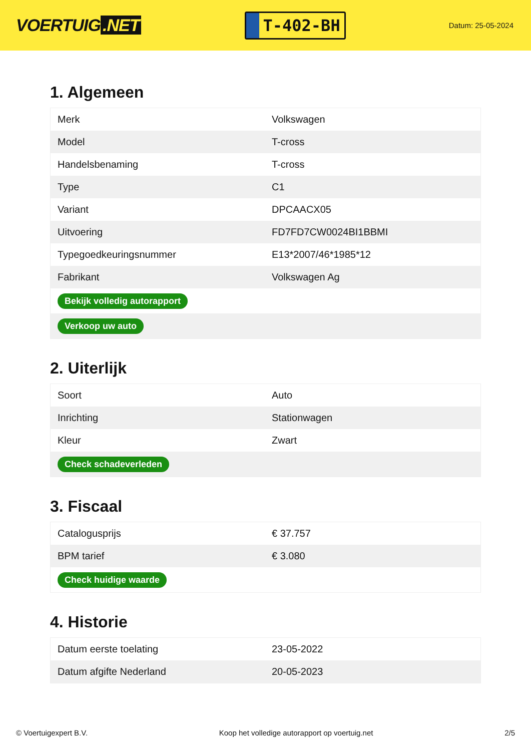VOERTUIG.NET
T-402-BH
Datum: 25-05-2024
1. Algemeen
| Merk | Volkswagen |
| Model | T-cross |
| Handelsbenaming | T-cross |
| Type | C1 |
| Variant | DPCAACX05 |
| Uitvoering | FD7FD7CW0024BI1BBMI |
| Typegoedkeuringsnummer | E13*2007/46*1985*12 |
| Fabrikant | Volkswagen Ag |
| Bekijk volledig autorapport | |
| Verkoop uw auto | |
2. Uiterlijk
| Soort | Auto |
| Inrichting | Stationwagen |
| Kleur | Zwart |
| Check schadeverleden | |
3. Fiscaal
| Catalogusprijs | € 37.757 |
| BPM tarief | € 3.080 |
| Check huidige waarde | |
4. Historie
| Datum eerste toelating | 23-05-2022 |
| Datum afgifte Nederland | 20-05-2023 |
© Voertuigexpert B.V. Koop het volledige autorapport op voertuig.net 2/5